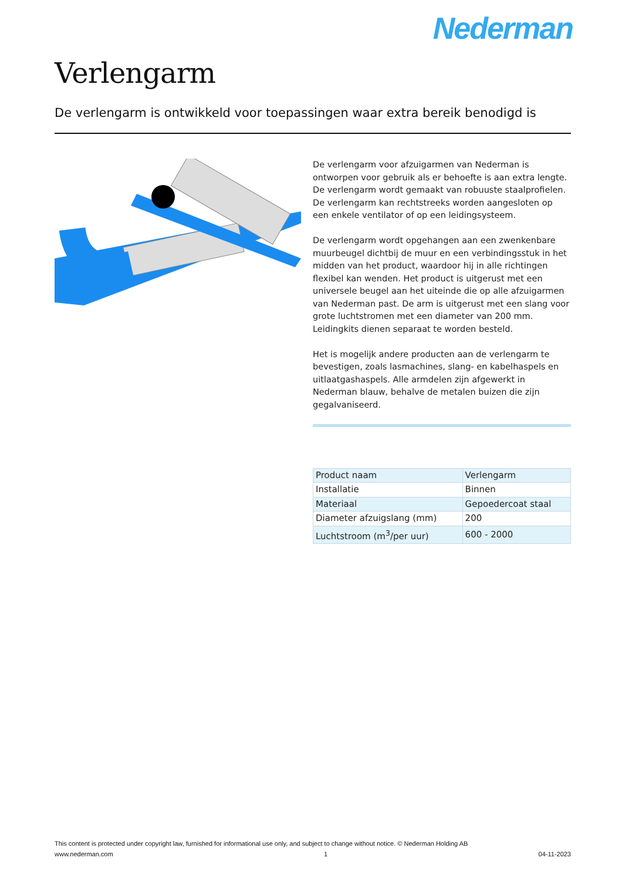Nederman
Verlengarm
De verlengarm is ontwikkeld voor toepassingen waar extra bereik benodigd is
De verlengarm voor afzuigarmen van Nederman is ontworpen voor gebruik als er behoefte is aan extra lengte. De verlengarm wordt gemaakt van robuuste staalprofielen. De verlengarm kan rechtstreeks worden aangesloten op een enkele ventilator of op een leidingsysteem.
De verlengarm wordt opgehangen aan een zwenkenbare muurbeugel dichtbij de muur en een verbindingsstuk in het midden van het product, waardoor hij in alle richtingen flexibel kan wenden. Het product is uitgerust met een universele beugel aan het uiteinde die op alle afzuigarmen van Nederman past. De arm is uitgerust met een slang voor grote luchtstromen met een diameter van 200 mm. Leidingkits dienen separaat te worden besteld.
Het is mogelijk andere producten aan de verlengarm te bevestigen, zoals lasmachines, slang- en kabelhaspels en uitlaatgashaspels. Alle armdelen zijn afgewerkt in Nederman blauw, behalve de metalen buizen die zijn gegalvaniseerd.
| Product naam | Verlengarm |
| Installatie | Binnen |
| Materiaal | Gepoedercoat staal |
| Diameter afzuigslang (mm) | 200 |
| Luchtstroom (m<sup>3</sup>/per uur) | 600 - 2000 |
This content is protected under copyright law, furnished for informational use only, and subject to change without notice. © Nederman Holding AB
www.nederman.com 1 04-11-2023